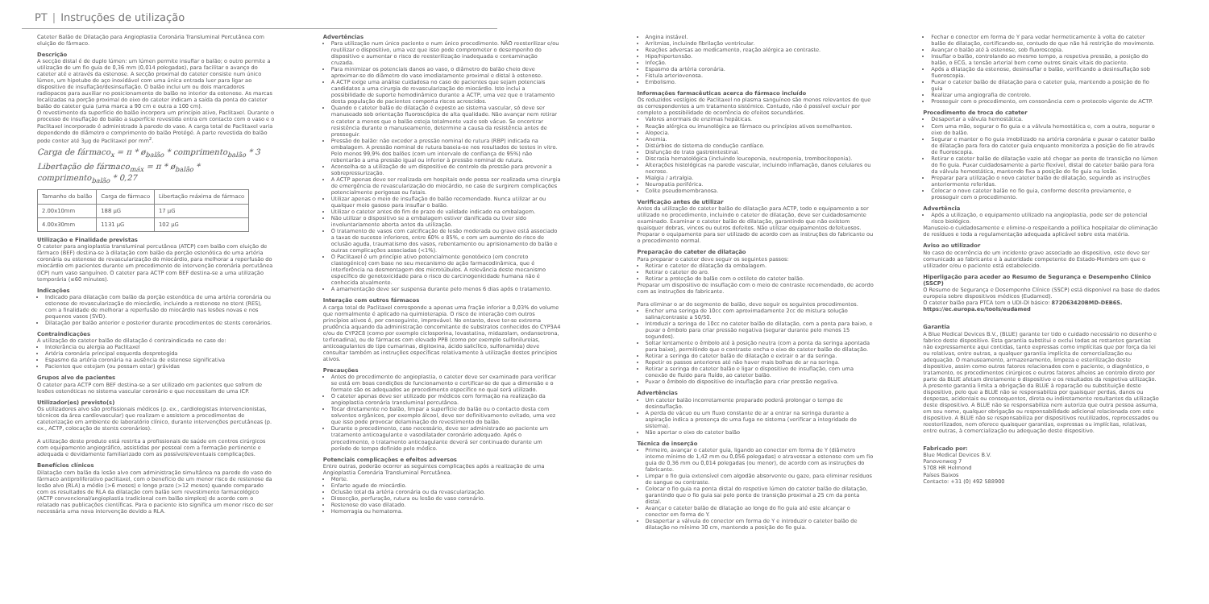PT | Instruções de utilização
Cateter Balão de Dilatação para Angioplastia Coronária Transluminal Percutânea com eluição de fármaco.
Descrição
A secção distal é de duplo lúmen: um lúmen permite insuflar o balão; o outro permite a utilização de um fio guia de 0,36 mm (0,014 polegadas), para facilitar o avanço do cateter até e através da estenose. A secção proximal do cateter consiste num único lúmen, um hipotubo de aço inoxidável com uma única entrada luer para ligar ao dispositivo de insuflação/desinsuflação. O balão inclui um ou dois marcadores radiopacos para auxiliar no posicionamento do balão no interior da estenose. As marcas localizadas na porção proximal do eixo do cateter indicam a saída da ponta do cateter balão do cateter guia (uma marca a 90 cm e outra a 100 cm).
O revestimento da superfície do balão incorpora um princípio ativo, Paclitaxel. Durante o processo de insuflação do balão a superfície revestida entra em contacto com o vaso e o Paclitaxel incorporado é administrado à parede do vaso. A carga total de Paclitaxel varia dependendo do diâmetro e comprimento do balão Protégé. A parte revestida do balão pode conter até 3µg de Paclitaxel por mm<sup>2</sup>.
Carga de fármaco<sub>x</sub> = π * ø<sub>balão</sub> * comprimento<sub>balão</sub> * 3
Libertação de fármaco<sub>máx</sub> = π * ø<sub>balão</sub> * comprimento<sub>balão</sub> * 0,27
| Tamanho do balão | Carga de fármaco | Libertação máxima de fármaco |
| --- | --- | --- |
| 2.00x10mm | 188 µG | 17 µG |
| 4.00x30mm | 1131 µG | 102 µG |
Utilização e Finalidade previstas
O cateter para angioplastia transluminal percutânea (ATCP) com balão com eluição de fármaco (BEF) destina-se à dilatação com balão da porção estenótica de uma artéria coronária ou estenose de revascularização do miocárdio, para melhorar a reperfusão do miocárdio em pacientes durante um procedimento de intervenção coronária percutânea (ICP) num vaso sanguíneo. O cateter para ACTP com BEF destina-se a uma utilização temporária (≤60 minutos).
Indicações
Indicado para dilatação com balão da porção estenótica de uma artéria coronária ou estenose de revascularização do miocárdio, incluindo a restenose no stent (RES), com a finalidade de melhorar a reperfusão do miocárdio nas lesões novas e nos pequenos vasos (SVD).
Dilatação por balão anterior e posterior durante procedimentos de stents coronários.
Contraindicações
A utilização do cateter balão de dilatação é contraindicada no caso de:
Intolerância ou alergia ao Paclitaxel
Artéria coronária principal esquerda desprotegida
Espasmo da artéria coronária na ausência de estenose significativa
Pacientes que estejam (ou possam estar) grávidas
Grupos alvo de pacientes
O cateter para ACTP com BEF destina-se a ser utilizado em pacientes que sofrem de lesões estenóticas no sistema vascular coronário e que necessitam de uma ICP.
Utilizador(es) previsto(s)
Os utilizadores alvo são profissionais médicos (p. ex., cardiologistas intervencionistas, técnicos da área cardiovascular) que realizam e assistem a procedimentos de cateterização em ambiente de laboratório clínico, durante intervenções percutâneas (p. ex., ACTP, colocação de stents coronários).
A utilização deste produto está restrita a profissionais de saúde em centros cirúrgicos com equipamento angiográfico, assistidas por pessoal com a formação pertinente e adequada e devidamente familiarizado com as possíveis/eventuais complicações.
Benefícios clínicos
Dilatação com balão da lesão alvo com administração simultânea na parede do vaso do fármaco antiproliferativo paclitaxel, com o benefício de um menor risco de restenose da lesão alvo (RLA) a médio (>6 meses) e longo prazo (>12 meses) quando comparado com os resultados de RLA da dilatação com balão sem revestimento farmacológico (ACTP convencional/angioplastia tradicional com balão simples) de acordo com o relatado nas publicações científicas. Para o paciente isto significa um menor risco de ser necessária uma nova intervenção devido a RLA.
Advertências
Para utilização num único paciente e num único procedimento. NÃO reesterilizar e/ou reutilizar o dispositivo, uma vez que isso pode comprometer o desempenho do dispositivo e aumentar o risco de reesterilização inadequada e contaminação cruzada.
Para minimizar os potenciais danos ao vaso, o diâmetro do balão cheio deve aproximar-se do diâmetro do vaso imediatamente proximal e distal à estenose.
A ACTP exige uma análise cuidadosa no caso de pacientes que sejam potenciais candidatos a uma cirurgia de revascularização do miocárdio. Isto inclui a possibilidade de suporte hemodinâmico durante a ACTP, uma vez que o tratamento desta população de pacientes comporta riscos acrescidos.
Quando o cateter balão de dilatação é exposto ao sistema vascular, só deve ser manuseado sob orientação fluoroscópica de alta qualidade. Não avançar nem retirar o cateter a menos que o balão esteja totalmente vazio sob vácuo. Se encontrar resistência durante o manuseamento, determine a causa da resistência antes de prosseguir.
Pressão do balão: não exceder a pressão nominal de rutura (RBP) indicada na embalagem. A pressão nominal de rutura baseia-se nos resultados de testes in vitro. Pelo menos 99,9% dos balões (com um intervalo de confiança de 95%) não rebentarão a uma pressão igual ou inferior à pressão nominal de rutura.
Aconselha-se a utilização de um dispositivo de controlo da pressão para prevenir a sobrepressurização.
A ACTP apenas deve ser realizada em hospitais onde possa ser realizada uma cirurgia de emergência de revascularização do miocárdio, no caso de surgirem complicações potencialmente perigosas ou fatais.
Utilizar apenas o meio de insuflação do balão recomendado. Nunca utilizar ar ou qualquer meio gasoso para insuflar o balão.
Utilizar o cateter antes do fim do prazo de validade indicado na embalagem.
Não utilizar o dispositivo se a embalagem estiver danificada ou tiver sido involuntariamente aberta antes da utilização.
O tratamento de vasos com calcificação de lesão moderada ou grave está associado a taxas de sucesso inferiores, entre 60% e 85%, e com um aumento do risco de oclusão aguda, traumatismo dos vasos, rebentamento ou aprisionamento do balão e outras complicações associadas (<1%).
O Paclitaxel é um princípio ativo potencialmente genotóxico (em concreto clastogénico) com base no seu mecanismo de ação farmacodinâmica, que é interferência na desmontagem dos microtúbulos. A relevância deste mecanismo específico de genotoxicidade para o risco de carcinogenicidade humana não é conhecida atualmente.
A amamentação deve ser suspensa durante pelo menos 6 dias após o tratamento.
Interação com outros fármacos
A carga total de Paclitaxel corresponde a apenas uma fração inferior a 0,03% do volume que normalmente é aplicado na quimioterapia. O risco de interação com outros princípios ativos é, por conseguinte, improvável. No entanto, deve ter-se extrema prudência aquando da administração concomitante de substratos conhecidos do CYP3A4 e/ou do CYP2C8 (como por exemplo ciclosporina, lovastatina, midazolam, ondansetrona, terfenadina), ou de fármacos com elevado PPB (como por exemplo sulfonilureias, anticoagulantes do tipo cumarinas, digitoxina, ácido salicílico, sulfonamida) deve consultar também as instruções específicas relativamente à utilização destes princípios ativos.
Precauções
Antes do procedimento de angioplastia, o cateter deve ser examinado para verificar se está em boas condições de funcionamento e certificar-se de que a dimensão e o formato são os adequados ao procedimento específico no qual será utilizado.
O cateter apenas deve ser utilizado por médicos com formação na realização da angioplastia coronária transluminal percutânea.
Tocar diretamente no balão, limpar a superfície do balão ou o contacto desta com solventes orgânicos, por exemplo álcool, deve ser definitivamente evitado, uma vez que isso pode provocar delaminação do revestimento do balão.
Durante o procedimento, caso necessário, deve ser administrado ao paciente um tratamento anticoagulante e vasodilatador coronário adequado. Após o procedimento, o tratamento anticoagulante deverá ser continuado durante um período de tempo definido pelo médico.
Potenciais complicações e efeitos adversos
Entre outras, poderão ocorrer as seguintes complicações após a realização de uma Angioplastia Coronária Transluminal Percutânea.
Morte.
Enfarte agudo do miocárdio.
Oclusão total da artéria coronária ou da revascularização.
Dissecção, perfuração, rutura ou lesão de vaso coronário.
Restenose do vaso dilatado.
Hemorragia ou hematoma.
Angina instável.
Arritmias, incluindo fibrilação ventricular.
Reações adversas ao medicamento, reação alérgica ao contraste.
Hipo/hipertensão.
Infeção.
Espasmo da artéria coronária.
Fístula arteriovenosa.
Embolismo.
Informações farmacêuticas acerca do fármaco incluído
Os reduzidos vestígios de Paclitaxel no plasma sanguíneo são menos relevantes do que os correspondentes a um tratamento sistémico. Contudo, não é possível excluir por completo a possibilidade de ocorrência de efeitos secundários.
Valores anormais de enzimas hepáticas.
Reação alérgica ou imunológica ao fármaco ou princípios ativos semelhantes.
Alopecia.
Anemia.
Distúrbios do sistema de condução cardíaco.
Disfunção do trato gastrointestinal.
Discrasia hematológica (incluindo leucopenia, neutropenia, trombocitopenia).
Alterações histológicas na parede vascular, incluindo inflamação, danos celulares ou necrose.
Mialgia / artralgia.
Neuropatia periférica.
Colite pseudomembranosa.
Verificação antes de utilizar
Antes da utilização do cateter balão de dilatação para ACTP, todo o equipamento a ser utilizado no procedimento, incluindo o cateter de dilatação, deve ser cuidadosamente examinado. Examinar o cateter balão de dilatação, garantindo que não existem quaisquer dobras, vincos ou outros defeitos. Não utilizar equipamentos defeituosos. Preparar o equipamento para ser utilizado de acordo com as instruções do fabricante ou o procedimento normal.
Preparação do cateter de dilatação
Para preparar o cateter deve seguir os seguintes passos:
Retirar o cateter de dilatação da embalagem.
Retirar o cateter do aro.
Retirar a proteção do balão com o estilete do cateter balão.
Preparar um dispositivo de insuflação com o meio de contraste recomendado, de acordo com as instruções do fabricante.
Para eliminar o ar do segmento de balão, deve seguir os seguintes procedimentos.
Encher uma seringa de 10cc com aproximadamente 2cc de mistura solução salina/contraste a 50/50.
Introduzir a seringa de 10cc no cateter balão de dilatação, com a ponta para baixo, e puxar o êmbolo para criar pressão negativa (segurar durante pelo menos 15 segundos).
Soltar lentamente o êmbolo até à posição neutra (com a ponta da seringa apontada para baixo), permitindo que o contraste encha o eixo do cateter balão de dilatação.
Retirar a seringa do cateter balão de dilatação e extrair o ar da seringa.
Repetir os passos anteriores até não haver mais bolhas de ar na seringa.
Retirar a seringa do cateter balão e ligar o dispositivo de insuflação, com uma conexão de fluido para fluído, ao cateter balão.
Puxar o êmbolo do dispositivo de insuflação para criar pressão negativa.
Advertências
Um cateter balão incorretamente preparado poderá prolongar o tempo de desinsuflação.
A perda de vácuo ou um fluxo constante de ar a entrar na seringa durante a aspiração indica a presença de uma fuga no sistema (verificar a integridade do sistema).
Não apertar o eixo do cateter balão
Técnica de inserção
Primeiro, avançar o cateter guia, ligando ao conector em forma de Y (diâmetro interno mínimo de 1,42 mm ou 0,056 polegadas) e atravessar a estenose com um fio guia de 0,36 mm ou 0,014 polegadas (ou menor), de acordo com as instruções do fabricante.
Limpar o fio guia extensível com algodão absorvente ou gaze, para eliminar resíduos de sangue ou contraste.
Colocar o fio guia na ponta distal do respetivo lúmen do cateter balão de dilatação, garantindo que o fio guia sai pelo ponto de transição proximal a 25 cm da ponta distal.
Avançar o cateter balão de dilatação ao longo do fio guia até este alcançar o conector em forma de Y.
Desapertar a válvula do conector em forma de Y e introduzir o cateter balão de dilatação no mínimo 30 cm, mantendo a posição do fio guia.
Fechar o conector em forma de Y para vedar hermeticamente à volta do cateter balão de dilatação, certificando-se, contudo de que não há restrição do movimento.
Avançar o balão até à estenose, sob fluoroscopia.
Insuflar o balão, controlando ao mesmo tempo, a respetiva pressão, a posição do balão, o ECG, a tensão arterial bem como outros sinais vitais do paciente.
Após a dilatação da estenose, desinsuflar o balão, verificando a desinsuflação sob fluoroscopia.
Puxar o cateter balão de dilatação para o cateter guia, mantendo a posição do fio guia
Realizar uma angiografia de controlo.
Prosseguir com o procedimento, em consonância com o protocolo vigente de ACTP.
Procedimento de troca do cateter
Desapertar a válvula hemostática.
Com uma mão, segurar o fio guia e a válvula hemostática e, com a outra, segurar o eixo do balão.
Segurar e manter o fio guia imobilizado na artéria coronária e puxar o cateter balão de dilatação para fora do cateter guia enquanto monitoriza a posição do fio através de fluoroscopia.
Retirar o cateter balão de dilatação vazio até chegar ao ponto de transição no lúmen do fio guia. Puxar cuidadosamente a parte flexível, distal do cateter balão para fora da válvula hemostática, mantendo fixa a posição do fio guia na lesão.
Preparar para utilização o novo cateter balão de dilatação, seguindo as instruções anteriormente referidas.
Colocar o novo cateter balão no fio guia, conforme descrito previamente, e prosseguir com o procedimento.
Advertência
Após a utilização, o equipamento utilizado na angioplastia, pode ser de potencial risco biológico.
Manuseie-o cuidadosamente e elimine-o respeitando a política hospitalar de eliminação de resíduos e toda a regulamentação adequada aplicável sobre esta matéria.
Aviso ao utilizador
No caso de ocorrência de um incidente grave associado ao dispositivo, este deve ser comunicado ao fabricante e à autoridade competente do Estado-Membro em que o utilizador e/ou o paciente está estabelecido.
Hiperligação para aceder ao Resumo de Segurança e Desempenho Clínico (SSCP)
O Resumo de Segurança e Desempenho Clínico (SSCP) está disponível na base de dados europeia sobre dispositivos médicos (Eudamed).
O cateter balão para PTCA tem o UDI-DI básico: 872063420BMD-DEB6S.
https://ec.europa.eu/tools/eudamed
Garantia
A Blue Medical Devices B.V., (BLUE) garante ter tido o cuidado necessário no desenho e fabrico deste dispositivo. Esta garantia substitui e exclui todas as restantes garantias não expressamente aqui contidas, tanto expressas como implícitas que por força da lei ou relativas, entre outras, a qualquer garantia implícita de comercialização ou adequação. O manuseamento, armazenamento, limpeza e esterilização deste dispositivo, assim como outros fatores relacionados com o paciente, o diagnóstico, o tratamento, os procedimentos cirúrgicos e outros fatores alheios ao controlo direto por parte da BLUE afetam diretamente o dispositivo e os resultados da respetiva utilização.
A presente garantia limita a obrigação da BLUE à reparação ou substituição deste dispositivo, pelo que a BLUE não se responsabiliza por quaisquer perdas, danos ou despesas, acidentais ou consequentes, direta ou indiretamente resultantes da utilização deste dispositivo. A BLUE não se responsabiliza nem autoriza que outra pessoa assuma, em seu nome, qualquer obrigação ou responsabilidade adicional relacionada com este dispositivo. A BLUE não se responsabiliza por dispositivos reutilizados, reprocessados ou reesterilizados, nem oferece quaisquer garantias, expressas ou implícitas, relativas, entre outras, à comercialização ou adequação deste dispositivo.
Fabricado por:
Blue Medical Devices B.V.
Panovenweg 7
5708 HR Helmond
Países Baixos
Contacto: +31 (0) 492 588900